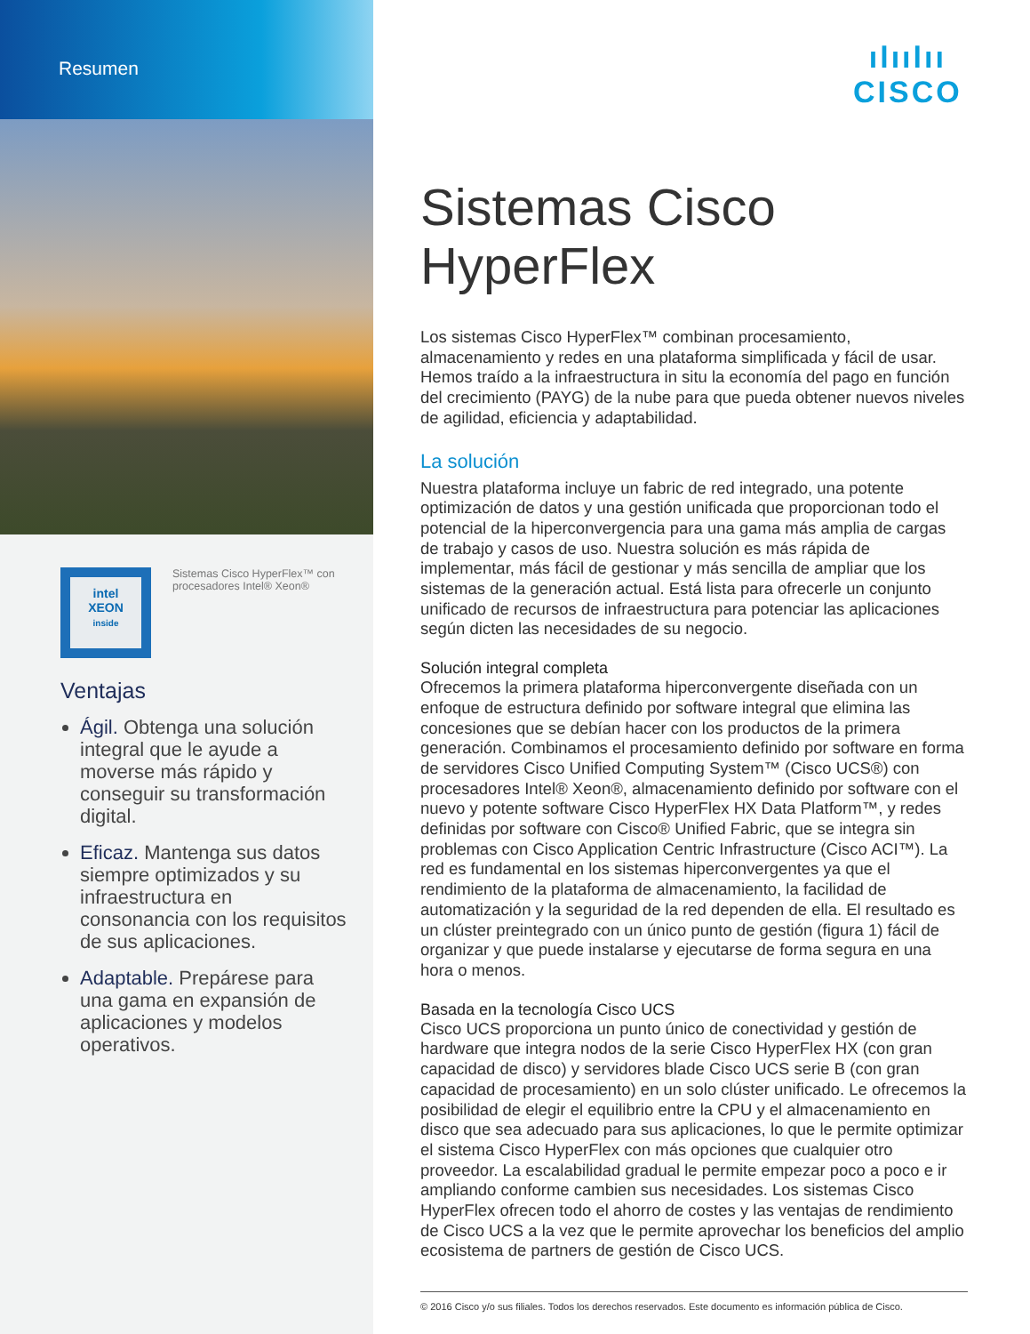Resumen
intel
XEON
inside
Sistemas Cisco HyperFlex™ con procesadores Intel® Xeon®
Ventajas
Ágil. Obtenga una solución integral que le ayude a moverse más rápido y conseguir su transformación digital.
Eficaz. Mantenga sus datos siempre optimizados y su infraestructura en consonancia con los requisitos de sus aplicaciones.
Adaptable. Prepárese para una gama en expansión de aplicaciones y modelos operativos.
ılıılıı
CISCO
Sistemas Cisco HyperFlex
Los sistemas Cisco HyperFlex™ combinan procesamiento, almacenamiento y redes en una plataforma simplificada y fácil de usar. Hemos traído a la infraestructura in situ la economía del pago en función del crecimiento (PAYG) de la nube para que pueda obtener nuevos niveles de agilidad, eficiencia y adaptabilidad.
La solución
Nuestra plataforma incluye un fabric de red integrado, una potente optimización de datos y una gestión unificada que proporcionan todo el potencial de la hiperconvergencia para una gama más amplia de cargas de trabajo y casos de uso. Nuestra solución es más rápida de implementar, más fácil de gestionar y más sencilla de ampliar que los sistemas de la generación actual. Está lista para ofrecerle un conjunto unificado de recursos de infraestructura para potenciar las aplicaciones según dicten las necesidades de su negocio.
Solución integral completa
Ofrecemos la primera plataforma hiperconvergente diseñada con un enfoque de estructura definido por software integral que elimina las concesiones que se debían hacer con los productos de la primera generación. Combinamos el procesamiento definido por software en forma de servidores Cisco Unified Computing System™ (Cisco UCS®) con procesadores Intel® Xeon®, almacenamiento definido por software con el nuevo y potente software Cisco HyperFlex HX Data Platform™, y redes definidas por software con Cisco® Unified Fabric, que se integra sin problemas con Cisco Application Centric Infrastructure (Cisco ACI™). La red es fundamental en los sistemas hiperconvergentes ya que el rendimiento de la plataforma de almacenamiento, la facilidad de automatización y la seguridad de la red dependen de ella. El resultado es un clúster preintegrado con un único punto de gestión (figura 1) fácil de organizar y que puede instalarse y ejecutarse de forma segura en una hora o menos.
Basada en la tecnología Cisco UCS
Cisco UCS proporciona un punto único de conectividad y gestión de hardware que integra nodos de la serie Cisco HyperFlex HX (con gran capacidad de disco) y servidores blade Cisco UCS serie B (con gran capacidad de procesamiento) en un solo clúster unificado. Le ofrecemos la posibilidad de elegir el equilibrio entre la CPU y el almacenamiento en disco que sea adecuado para sus aplicaciones, lo que le permite optimizar el sistema Cisco HyperFlex con más opciones que cualquier otro proveedor. La escalabilidad gradual le permite empezar poco a poco e ir ampliando conforme cambien sus necesidades. Los sistemas Cisco HyperFlex ofrecen todo el ahorro de costes y las ventajas de rendimiento de Cisco UCS a la vez que le permite aprovechar los beneficios del amplio ecosistema de partners de gestión de Cisco UCS.
© 2016 Cisco y/o sus filiales. Todos los derechos reservados. Este documento es información pública de Cisco.